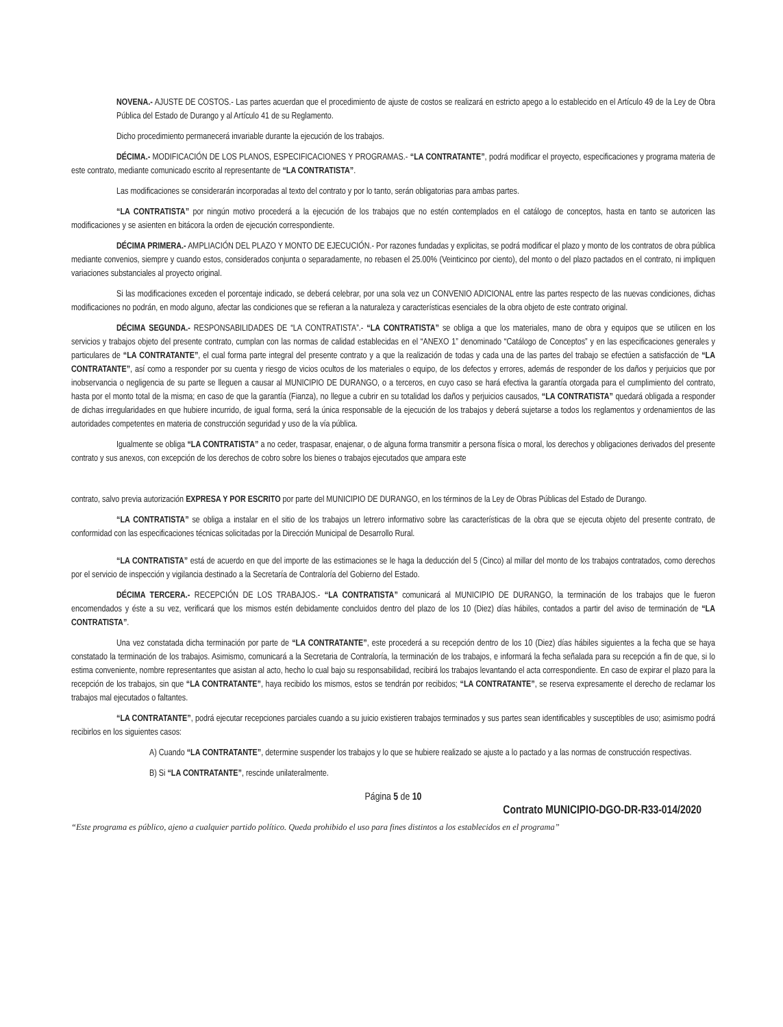NOVENA.- AJUSTE DE COSTOS.- Las partes acuerdan que el procedimiento de ajuste de costos se realizará en estricto apego a lo establecido en el Artículo 49 de la Ley de Obra Pública del Estado de Durango y al Artículo 41 de su Reglamento.
Dicho procedimiento permanecerá invariable durante la ejecución de los trabajos.
DÉCIMA.- MODIFICACIÓN DE LOS PLANOS, ESPECIFICACIONES Y PROGRAMAS.- “LA CONTRATANTE”, podrá modificar el proyecto, especificaciones y programa materia de este contrato, mediante comunicado escrito al representante de “LA CONTRATISTA”.
Las modificaciones se considerarán incorporadas al texto del contrato y por lo tanto, serán obligatorias para ambas partes.
“LA CONTRATISTA” por ningún motivo procederá a la ejecución de los trabajos que no estén contemplados en el catálogo de conceptos, hasta en tanto se autoricen las modificaciones y se asienten en bitácora la orden de ejecución correspondiente.
DÉCIMA PRIMERA.- AMPLIACIÓN DEL PLAZO Y MONTO DE EJECUCIÓN.- Por razones fundadas y explicitas, se podrá modificar el plazo y monto de los contratos de obra pública mediante convenios, siempre y cuando estos, considerados conjunta o separadamente, no rebasen el 25.00% (Veinticinco por ciento), del monto o del plazo pactados en el contrato, ni impliquen variaciones substanciales al proyecto original.
Si las modificaciones exceden el porcentaje indicado, se deberá celebrar, por una sola vez un CONVENIO ADICIONAL entre las partes respecto de las nuevas condiciones, dichas modificaciones no podrán, en modo alguno, afectar las condiciones que se refieran a la naturaleza y características esenciales de la obra objeto de este contrato original.
DÉCIMA SEGUNDA.- RESPONSABILIDADES DE “LA CONTRATISTA”.- “LA CONTRATISTA” se obliga a que los materiales, mano de obra y equipos que se utilicen en los servicios y trabajos objeto del presente contrato, cumplan con las normas de calidad establecidas en el “ANEXO 1” denominado “Catálogo de Conceptos” y en las especificaciones generales y particulares de “LA CONTRATANTE”, el cual forma parte integral del presente contrato y a que la realización de todas y cada una de las partes del trabajo se efectúen a satisfacción de “LA CONTRATANTE”, así como a responder por su cuenta y riesgo de vicios ocultos de los materiales o equipo, de los defectos y errores, además de responder de los daños y perjuicios que por inobservancia o negligencia de su parte se lleguen a causar al MUNICIPIO DE DURANGO, o a terceros, en cuyo caso se hará efectiva la garantía otorgada para el cumplimiento del contrato, hasta por el monto total de la misma; en caso de que la garantía (Fianza), no llegue a cubrir en su totalidad los daños y perjuicios causados, “LA CONTRATISTA” quedará obligada a responder de dichas irregularidades en que hubiere incurrido, de igual forma, será la única responsable de la ejecución de los trabajos y deberá sujetarse a todos los reglamentos y ordenamientos de las autoridades competentes en materia de construcción seguridad y uso de la vía pública.
Igualmente se obliga “LA CONTRATISTA” a no ceder, traspasar, enajenar, o de alguna forma transmitir a persona física o moral, los derechos y obligaciones derivados del presente contrato y sus anexos, con excepción de los derechos de cobro sobre los bienes o trabajos ejecutados que ampara este
contrato, salvo previa autorización EXPRESA Y POR ESCRITO por parte del MUNICIPIO DE DURANGO, en los términos de la Ley de Obras Públicas del Estado de Durango.
“LA CONTRATISTA” se obliga a instalar en el sitio de los trabajos un letrero informativo sobre las características de la obra que se ejecuta objeto del presente contrato, de conformidad con las especificaciones técnicas solicitadas por la Dirección Municipal de Desarrollo Rural.
“LA CONTRATISTA” está de acuerdo en que del importe de las estimaciones se le haga la deducción del 5 (Cinco) al millar del monto de los trabajos contratados, como derechos por el servicio de inspección y vigilancia destinado a la Secretaría de Contraloría del Gobierno del Estado.
DÉCIMA TERCERA.- RECEPCIÓN DE LOS TRABAJOS.- “LA CONTRATISTA” comunicará al MUNICIPIO DE DURANGO, la terminación de los trabajos que le fueron encomendados y éste a su vez, verificará que los mismos estén debidamente concluidos dentro del plazo de los 10 (Diez) días hábiles, contados a partir del aviso de terminación de “LA CONTRATISTA”.
Una vez constatada dicha terminación por parte de “LA CONTRATANTE”, este procederá a su recepción dentro de los 10 (Diez) días hábiles siguientes a la fecha que se haya constatado la terminación de los trabajos. Asimismo, comunicará a la Secretaria de Contraloría, la terminación de los trabajos, e informará la fecha señalada para su recepción a fin de que, si lo estima conveniente, nombre representantes que asistan al acto, hecho lo cual bajo su responsabilidad, recibirá los trabajos levantando el acta correspondiente. En caso de expirar el plazo para la recepción de los trabajos, sin que “LA CONTRATANTE”, haya recibido los mismos, estos se tendrán por recibidos; “LA CONTRATANTE”, se reserva expresamente el derecho de reclamar los trabajos mal ejecutados o faltantes.
“LA CONTRATANTE”, podrá ejecutar recepciones parciales cuando a su juicio existieren trabajos terminados y sus partes sean identificables y susceptibles de uso; asimismo podrá recibirlos en los siguientes casos:
A) Cuando “LA CONTRATANTE”, determine suspender los trabajos y lo que se hubiere realizado se ajuste a lo pactado y a las normas de construcción respectivas.
B) Si “LA CONTRATANTE”, rescinde unilateralmente.
Página 5 de 10
Contrato MUNICIPIO-DGO-DR-R33-014/2020
“Este programa es público, ajeno a cualquier partido político. Queda prohibido el uso para fines distintos a los establecidos en el programa”